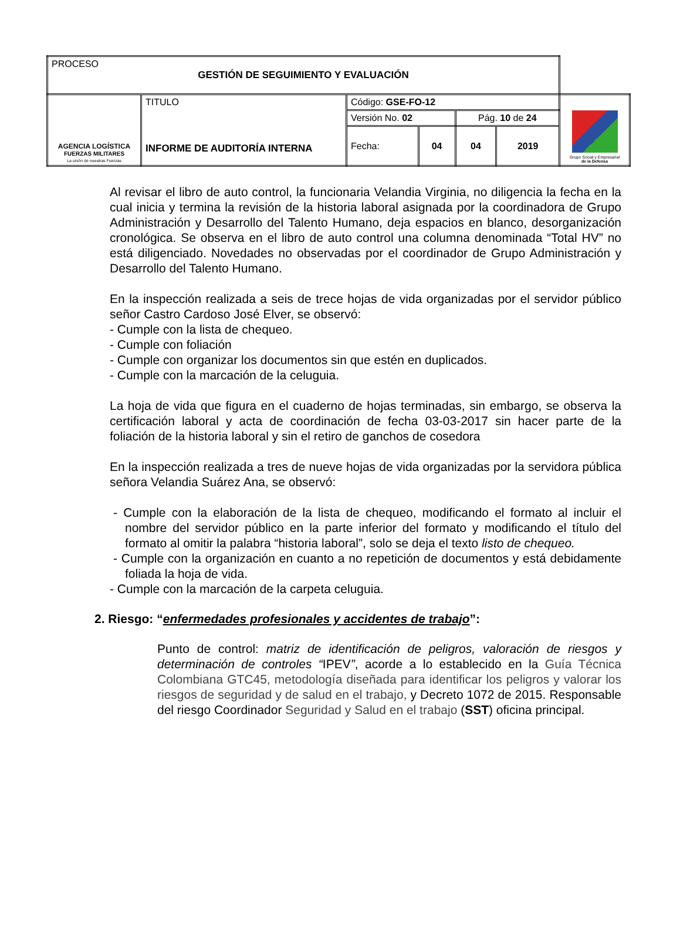| PROCESO GESTIÓN DE SEGUIMIENTO Y EVALUACIÓN | | | | | | |
| AGENCIA LOGÍSTICA FUERZAS MILITARES La unión de nuestras Fuerzas | TITULO INFORME DE AUDITORÍA INTERNA | Código: GSE-FO-12 | | | | Grupo Social y Empresarial de la Defensa |
| | | Versión No. 02 | | Pág. 10 de 24 | | |
| | | Fecha: | 04 | 04 | 2019 | |
Al revisar el libro de auto control, la funcionaria Velandia Virginia, no diligencia la fecha en la cual inicia y termina la revisión de la historia laboral asignada por la coordinadora de Grupo Administración y Desarrollo del Talento Humano, deja espacios en blanco, desorganización cronológica. Se observa en el libro de auto control una columna denominada “Total HV” no está diligenciado. Novedades no observadas por el coordinador de Grupo Administración y Desarrollo del Talento Humano.
En la inspección realizada a seis de trece hojas de vida organizadas por el servidor público señor Castro Cardoso José Elver, se observó:
- Cumple con la lista de chequeo.
- Cumple con foliación
- Cumple con organizar los documentos sin que estén en duplicados.
- Cumple con la marcación de la celuguia.
La hoja de vida que figura en el cuaderno de hojas terminadas, sin embargo, se observa la certificación laboral y acta de coordinación de fecha 03-03-2017 sin hacer parte de la foliación de la historia laboral y sin el retiro de ganchos de cosedora
En la inspección realizada a tres de nueve hojas de vida organizadas por la servidora pública señora Velandia Suárez Ana, se observó:
- Cumple con la elaboración de la lista de chequeo, modificando el formato al incluir el nombre del servidor público en la parte inferior del formato y modificando el título del formato al omitir la palabra “historia laboral”, solo se deja el texto listo de chequeo.
- Cumple con la organización en cuanto a no repetición de documentos y está debidamente foliada la hoja de vida.
- Cumple con la marcación de la carpeta celuguia.
2. Riesgo: “enfermedades profesionales y accidentes de trabajo”:
Punto de control: matriz de identificación de peligros, valoración de riesgos y determinación de controles “IPEV”, acorde a lo establecido en la Guía Técnica Colombiana GTC45, metodología diseñada para identificar los peligros y valorar los riesgos de seguridad y de salud en el trabajo, y Decreto 1072 de 2015. Responsable del riesgo Coordinador Seguridad y Salud en el trabajo (SST) oficina principal.